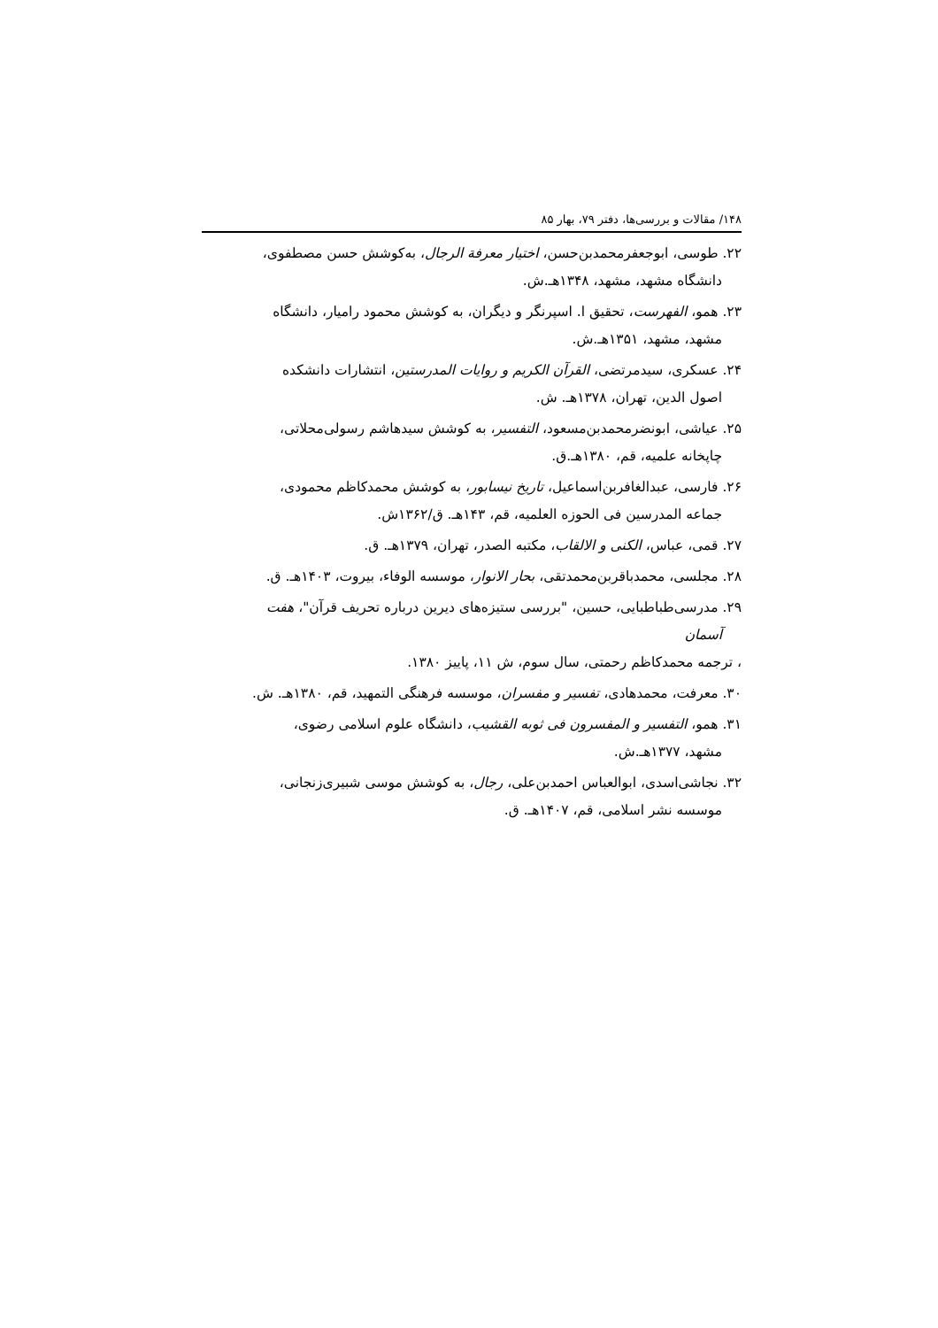۱۴۸/ مقالات و بررسی‌ها، دفتر ۷۹، بهار ۸۵
۲۲. طوسی، ابوجعفرمحمدبن‌حسن، اختیار معرفة الرجال، به‌کوشش حسن مصطفوی،
دانشگاه مشهد، مشهد، ۱۳۴۸هـ.ش.
۲۳. همو، الفهرست، تحقیق ا. اسپرنگر و دیگران، به کوشش محمود رامیار، دانشگاه
مشهد، مشهد، ۱۳۵۱هـ.ش.
۲۴. عسکری، سیدمرتضی، القرآن الکریم و روایات المدرستین، انتشارات دانشکده
اصول الدین، تهران، ۱۳۷۸هـ. ش.
۲۵. عیاشی، ابونضرمحمدبن‌مسعود، التفسیر، به کوشش سیدهاشم رسولی‌محلاتی،
چاپخانه علمیه، قم، ۱۳۸۰هـ.ق.
۲۶. فارسی، عبدالغافربن‌اسماعیل، تاریخ نیسابور، به کوشش محمدکاظم محمودی،
جماعه المدرسین فی الحوزه العلمیه، قم، ۱۴۳هـ. ق/۱۳۶۲ش.
۲۷. قمی، عباس، الکنی و الالقاب، مکتبه الصدر، تهران، ۱۳۷۹هـ. ق.
۲۸. مجلسی، محمدباقربن‌محمدتقی، بحار الانوار، موسسه الوفاء، بیروت، ۱۴۰۳هـ. ق.
۲۹. مدرسی‌طباطبایی، حسین، "بررسی ستیزه‌های دیرین درباره تحریف قرآن"، هفت
آسمان
، ترجمه محمدکاظم رحمتی، سال سوم، ش ۱۱، پاییز ۱۳۸۰.
۳۰. معرفت، محمدهادی، تفسیر و مفسران، موسسه فرهنگی التمهید، قم، ۱۳۸۰هـ. ش.
۳۱. همو، التفسیر و المفسرون فی ثوبه القشیب، دانشگاه علوم اسلامی رضوی،
مشهد، ۱۳۷۷هـ.ش.
۳۲. نجاشی‌اسدی، ابوالعباس احمدبن‌علی، رجال، به کوشش موسی شبیری‌زنجانی،
موسسه نشر اسلامی، قم، ۱۴۰۷هـ. ق.